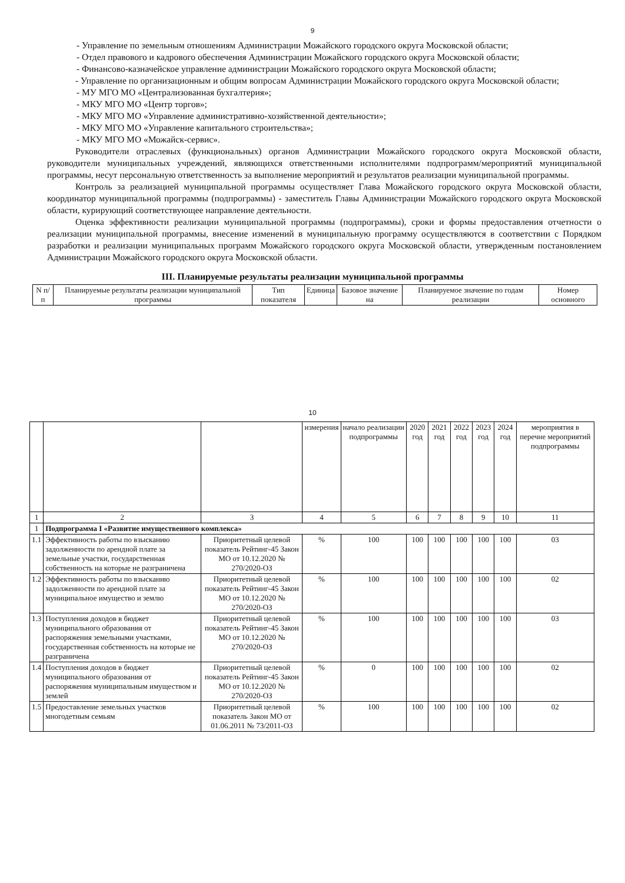9
- Управление по земельным отношениям Администрации Можайского городского округа Московской области;
- Отдел правового и кадрового обеспечения Администрации Можайского городского округа Московской области;
- Финансово-казначейское управление администрации Можайского городского округа Московской области;
- Управление по организационным и общим вопросам Администрации Можайского городского округа Московской области;
- МУ МГО МО «Централизованная бухгалтерия»;
- МКУ МГО МО «Центр торгов»;
- МКУ МГО МО «Управление административно-хозяйственной деятельности»;
- МКУ МГО МО «Управление капитального строительства»;
- МКУ МГО МО «Можайск-сервис».
Руководители отраслевых (функциональных) органов Администрации Можайского городского округа Московской области, руководители муниципальных учреждений, являющихся ответственными исполнителями подпрограмм/мероприятий муниципальной программы, несут персональную ответственность за выполнение мероприятий и результатов реализации муниципальной программы.
Контроль за реализацией муниципальной программы осуществляет Глава Можайского городского округа Московской области, координатор муниципальной программы (подпрограммы) - заместитель Главы Администрации Можайского городского округа Московской области, курирующий соответствующее направление деятельности.
Оценка эффективности реализации муниципальной программы (подпрограммы), сроки и формы предоставления отчетности о реализации муниципальной программы, внесение изменений в муниципальную программу осуществляются в соответствии с Порядком разработки и реализации муниципальных программ Можайского городского округа Московской области, утвержденным постановлением Администрации Можайского городского округа Московской области.
III. Планируемые результаты реализации муниципальной программы
| N п/п | Планируемые результаты реализации муниципальной программы | Тип показателя | Единица | Базовое значение на | Планируемое значение по годам реализации | Номер основного |
| --- | --- | --- | --- | --- | --- | --- |
10
| | | | измерения | начало реализации подпрограммы | 2020 год | 2021 год | 2022 год | 2023 год | 2024 год | мероприятия в перечне мероприятий подпрограммы |
| 1 | 2 | 3 | 4 | 5 | 6 | 7 | 8 | 9 | 10 | 11 |
| 1 | Подпрограмма I «Развитие имущественного комплекса» | | | | | | | | | |
| 1.1 | Эффективность работы по взысканию задолженности по арендной плате за земельные участки, государственная собственность на которые не разграничена | Приоритетный целевой показатель Рейтинг-45 Закон МО от 10.12.2020 № 270/2020-ОЗ | % | 100 | 100 | 100 | 100 | 100 | 100 | 03 |
| 1.2 | Эффективность работы по взысканию задолженности по арендной плате за муниципальное имущество и землю | Приоритетный целевой показатель Рейтинг-45 Закон МО от 10.12.2020 № 270/2020-ОЗ | % | 100 | 100 | 100 | 100 | 100 | 100 | 02 |
| 1.3 | Поступления доходов в бюджет муниципального образования от распоряжения земельными участками, государственная собственность на которые не разграничена | Приоритетный целевой показатель Рейтинг-45 Закон МО от 10.12.2020 № 270/2020-ОЗ | % | 100 | 100 | 100 | 100 | 100 | 100 | 03 |
| 1.4 | Поступления доходов в бюджет муниципального образования от распоряжения муниципальным имуществом и землей | Приоритетный целевой показатель Рейтинг-45 Закон МО от 10.12.2020 № 270/2020-ОЗ | % | 0 | 100 | 100 | 100 | 100 | 100 | 02 |
| 1.5 | Предоставление земельных участков многодетным семьям | Приоритетный целевой показатель Закон МО от 01.06.2011 № 73/2011-ОЗ | % | 100 | 100 | 100 | 100 | 100 | 100 | 02 |